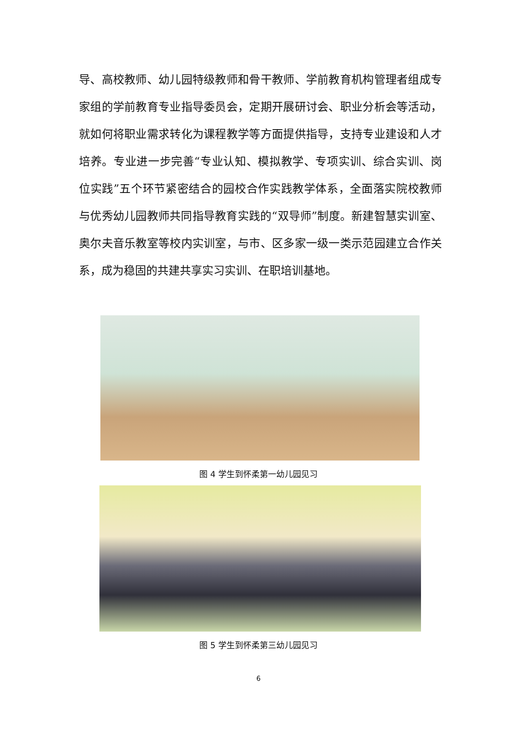导、高校教师、幼儿园特级教师和骨干教师、学前教育机构管理者组成专家组的学前教育专业指导委员会，定期开展研讨会、职业分析会等活动，就如何将职业需求转化为课程教学等方面提供指导，支持专业建设和人才培养。专业进一步完善“专业认知、模拟教学、专项实训、综合实训、岗位实践”五个环节紧密结合的园校合作实践教学体系，全面落实院校教师与优秀幼儿园教师共同指导教育实践的“双导师”制度。新建智慧实训室、奥尔夫音乐教室等校内实训室，与市、区多家一级一类示范园建立合作关系，成为稳固的共建共享实习实训、在职培训基地。
图 4 学生到怀柔第一幼儿园见习
图 5 学生到怀柔第三幼儿园见习
6